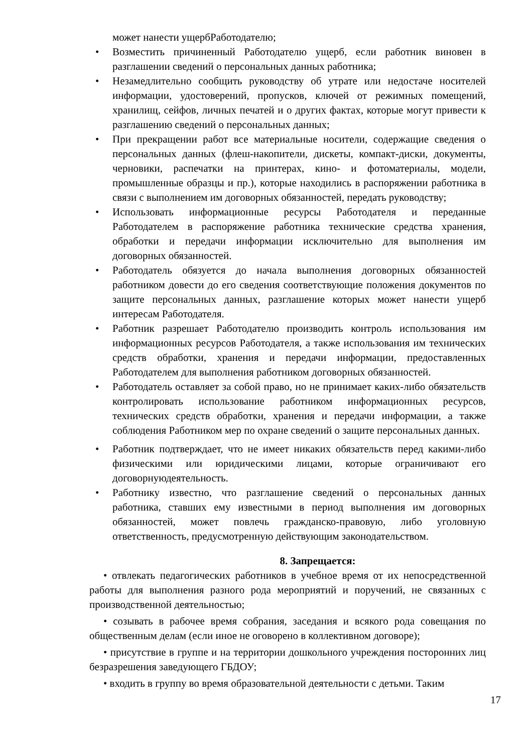может нанести ущербРаботодателю;
• Возместить причиненный Работодателю ущерб, если работник виновен в разглашении сведений о персональных данных работника;
• Незамедлительно сообщить руководству об утрате или недостаче носителей информации, удостоверений, пропусков, ключей от режимных помещений, хранилищ, сейфов, личных печатей и о других фактах, которые могут привести к разглашению сведений о персональных данных;
• При прекращении работ все материальные носители, содержащие сведения о персональных данных (флеш-накопители, дискеты, компакт-диски, документы, черновики, распечатки на принтерах, кино- и фотоматериалы, модели, промышленные образцы и пр.), которые находились в распоряжении работника в связи с выполнением им договорных обязанностей, передать руководству;
• Использовать информационные ресурсы Работодателя и переданные Работодателем в распоряжение работника технические средства хранения, обработки и передачи информации исключительно для выполнения им договорных обязанностей.
• Работодатель обязуется до начала выполнения договорных обязанностей работником довести до его сведения соответствующие положения документов по защите персональных данных, разглашение которых может нанести ущерб интересам Работодателя.
• Работник разрешает Работодателю производить контроль использования им информационных ресурсов Работодателя, а также использования им технических средств обработки, хранения и передачи информации, предоставленных Работодателем для выполнения работником договорных обязанностей.
• Работодатель оставляет за собой право, но не принимает каких-либо обязательств контролировать использование работником информационных ресурсов, технических средств обработки, хранения и передачи информации, а также соблюдения Работником мер по охране сведений о защите персональных данных.
• Работник подтверждает, что не имеет никаких обязательств перед какими-либо физическими или юридическими лицами, которые ограничивают его договорнуюдеятельность.
• Работнику известно, что разглашение сведений о персональных данных работника, ставших ему известными в период выполнения им договорных обязанностей, может повлечь гражданско-правовую, либо уголовную ответственность, предусмотренную действующим законодательством.
8. Запрещается:
• отвлекать педагогических работников в учебное время от их непосредственной работы для выполнения разного рода мероприятий и поручений, не связанных с производственной деятельностью;
• созывать в рабочее время собрания, заседания и всякого рода совещания по общественным делам (если иное не оговорено в коллективном договоре);
• присутствие в группе и на территории дошкольного учреждения посторонних лиц безразрешения заведующего ГБДОУ;
• входить в группу во время образовательной деятельности с детьми. Таким
17